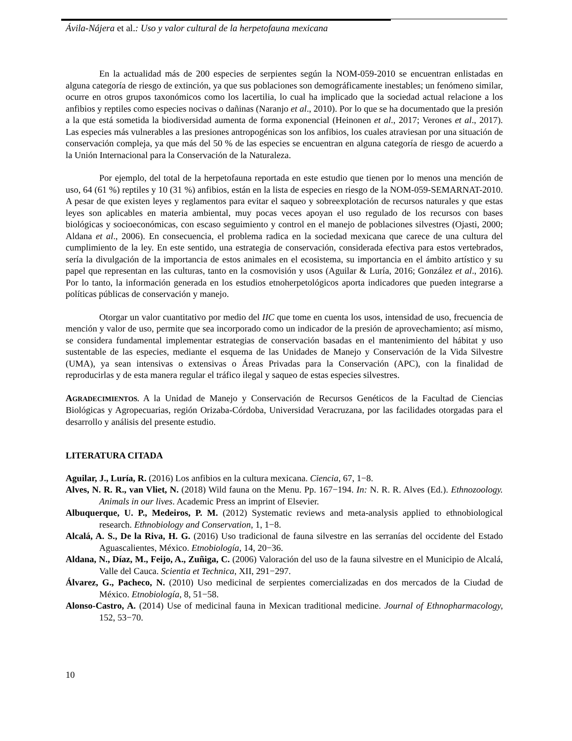Ávila-Nájera et al.: Uso y valor cultural de la herpetofauna mexicana
En la actualidad más de 200 especies de serpientes según la NOM-059-2010 se encuentran enlistadas en alguna categoría de riesgo de extinción, ya que sus poblaciones son demográficamente inestables; un fenómeno similar, ocurre en otros grupos taxonómicos como los lacertilia, lo cual ha implicado que la sociedad actual relacione a los anfibios y reptiles como especies nocivas o dañinas (Naranjo et al., 2010). Por lo que se ha documentado que la presión a la que está sometida la biodiversidad aumenta de forma exponencial (Heinonen et al., 2017; Verones et al., 2017). Las especies más vulnerables a las presiones antropogénicas son los anfibios, los cuales atraviesan por una situación de conservación compleja, ya que más del 50 % de las especies se encuentran en alguna categoría de riesgo de acuerdo a la Unión Internacional para la Conservación de la Naturaleza.
Por ejemplo, del total de la herpetofauna reportada en este estudio que tienen por lo menos una mención de uso, 64 (61 %) reptiles y 10 (31 %) anfibios, están en la lista de especies en riesgo de la NOM-059-SEMARNAT-2010. A pesar de que existen leyes y reglamentos para evitar el saqueo y sobreexplotación de recursos naturales y que estas leyes son aplicables en materia ambiental, muy pocas veces apoyan el uso regulado de los recursos con bases biológicas y socioeconómicas, con escaso seguimiento y control en el manejo de poblaciones silvestres (Ojasti, 2000; Aldana et al., 2006). En consecuencia, el problema radica en la sociedad mexicana que carece de una cultura del cumplimiento de la ley. En este sentido, una estrategia de conservación, considerada efectiva para estos vertebrados, sería la divulgación de la importancia de estos animales en el ecosistema, su importancia en el ámbito artístico y su papel que representan en las culturas, tanto en la cosmovisión y usos (Aguilar & Luría, 2016; González et al., 2016). Por lo tanto, la información generada en los estudios etnoherpetológicos aporta indicadores que pueden integrarse a políticas públicas de conservación y manejo.
Otorgar un valor cuantitativo por medio del IIC que tome en cuenta los usos, intensidad de uso, frecuencia de mención y valor de uso, permite que sea incorporado como un indicador de la presión de aprovechamiento; así mismo, se considera fundamental implementar estrategias de conservación basadas en el mantenimiento del hábitat y uso sustentable de las especies, mediante el esquema de las Unidades de Manejo y Conservación de la Vida Silvestre (UMA), ya sean intensivas o extensivas o Áreas Privadas para la Conservación (APC), con la finalidad de reproducirlas y de esta manera regular el tráfico ilegal y saqueo de estas especies silvestres.
AGRADECIMIENTOS. A la Unidad de Manejo y Conservación de Recursos Genéticos de la Facultad de Ciencias Biológicas y Agropecuarias, región Orizaba-Córdoba, Universidad Veracruzana, por las facilidades otorgadas para el desarrollo y análisis del presente estudio.
LITERATURA CITADA
Aguilar, J., Luría, R. (2016) Los anfibios en la cultura mexicana. Ciencia, 67, 1−8.
Alves, N. R. R., van Vliet, N. (2018) Wild fauna on the Menu. Pp. 167−194. In: N. R. R. Alves (Ed.). Ethnozoology. Animals in our lives. Academic Press an imprint of Elsevier.
Albuquerque, U. P., Medeiros, P. M. (2012) Systematic reviews and meta-analysis applied to ethnobiological research. Ethnobiology and Conservation, 1, 1−8.
Alcalá, A. S., De la Riva, H. G. (2016) Uso tradicional de fauna silvestre en las serranías del occidente del Estado Aguascalientes, México. Etnobiología, 14, 20−36.
Aldana, N., Díaz, M., Feijo, A., Zuñiga, C. (2006) Valoración del uso de la fauna silvestre en el Municipio de Alcalá, Valle del Cauca. Scientia et Technica, XII, 291−297.
Álvarez, G., Pacheco, N. (2010) Uso medicinal de serpientes comercializadas en dos mercados de la Ciudad de México. Etnobiología, 8, 51−58.
Alonso-Castro, A. (2014) Use of medicinal fauna in Mexican traditional medicine. Journal of Ethnopharmacology, 152, 53−70.
10